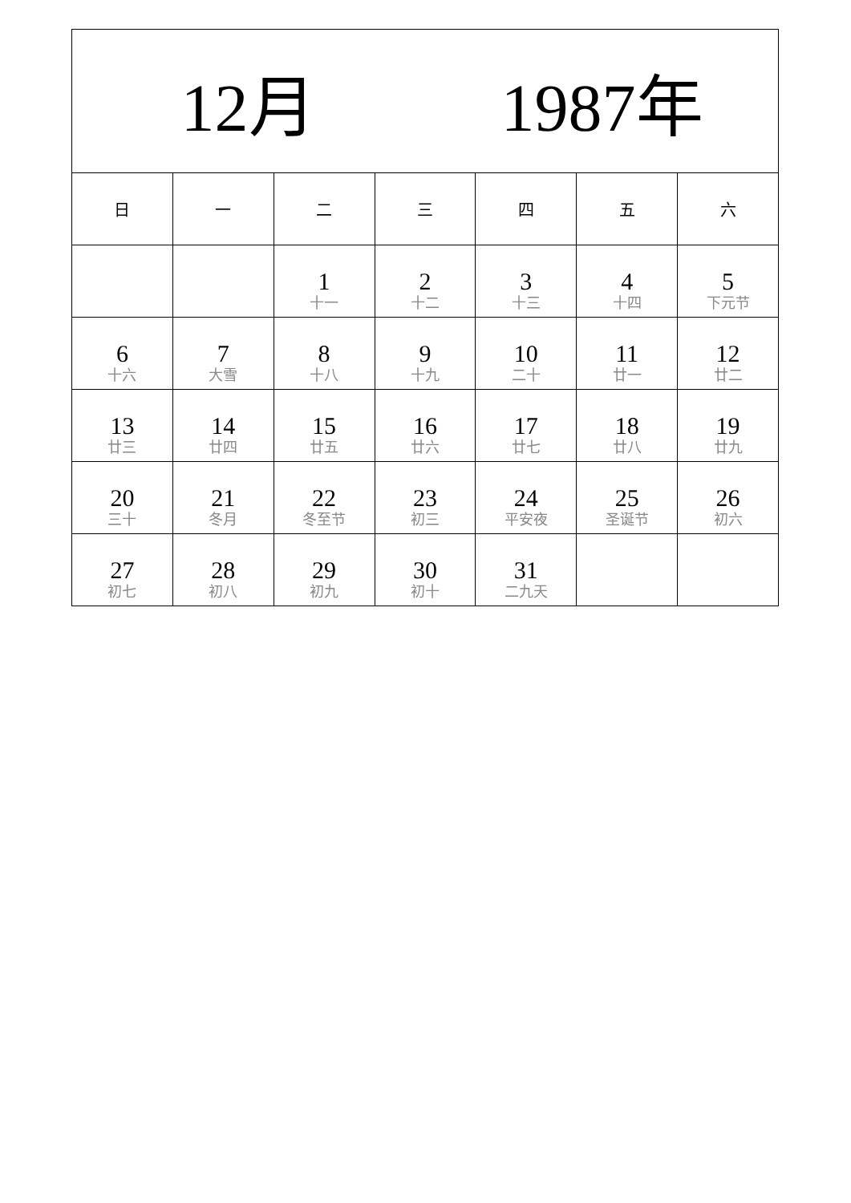| 12月 1987年 | | | | | | |
| --- | --- | --- | --- | --- | --- | --- |
| 日 | 一 | 二 | 三 | 四 | 五 | 六 |
| | | 1 十一 | 2 十二 | 3 十三 | 4 十四 | 5 下元节 |
| 6 十六 | 7 大雪 | 8 十八 | 9 十九 | 10 二十 | 11 廿一 | 12 廿二 |
| 13 廿三 | 14 廿四 | 15 廿五 | 16 廿六 | 17 廿七 | 18 廿八 | 19 廿九 |
| 20 三十 | 21 冬月 | 22 冬至节 | 23 初三 | 24 平安夜 | 25 圣诞节 | 26 初六 |
| 27 初七 | 28 初八 | 29 初九 | 30 初十 | 31 二九天 | | |